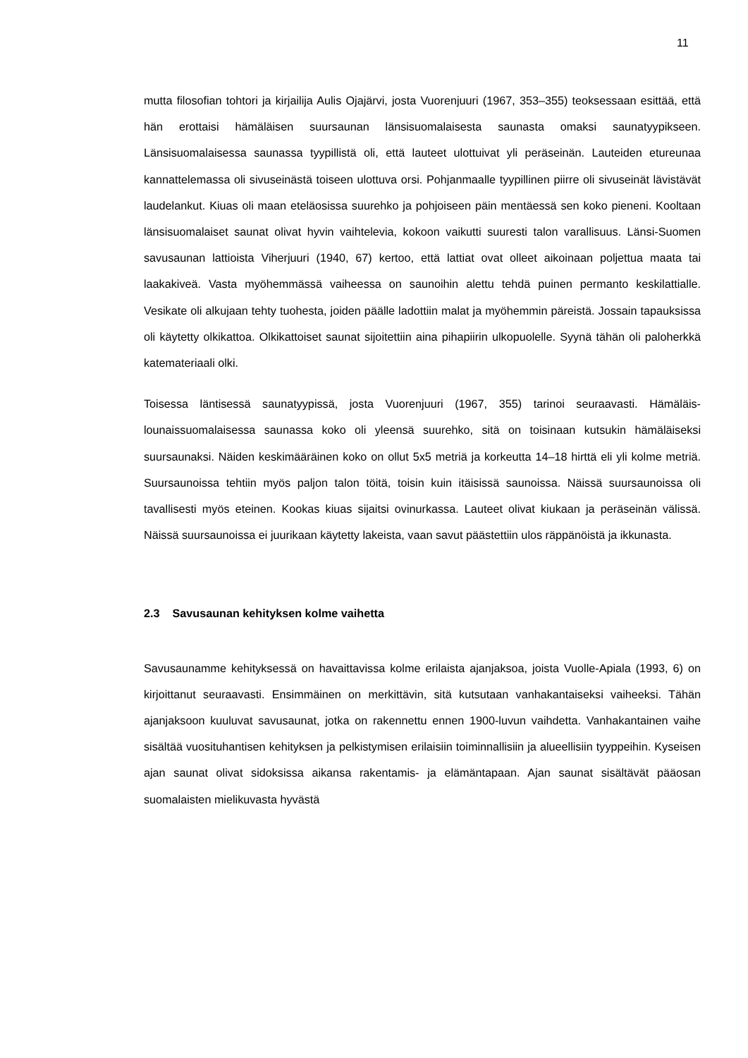11
mutta filosofian tohtori ja kirjailija Aulis Ojajärvi, josta Vuorenjuuri (1967, 353–355) teoksessaan esittää, että hän erottaisi hämäläisen suursaunan länsisuomalaisesta saunasta omaksi saunatyypikseen. Länsisuomalaisessa saunassa tyypillistä oli, että lauteet ulottuivat yli peräseinän. Lauteiden etureunaa kannattelemassa oli sivuseinästä toiseen ulottuva orsi. Pohjanmaalle tyypillinen piirre oli sivuseinät lävistävät laudelankut. Kiuas oli maan eteläosissa suurehko ja pohjoiseen päin mentäessä sen koko pieneni. Kooltaan länsisuomalaiset saunat olivat hyvin vaihtelevia, kokoon vaikutti suuresti talon varallisuus. Länsi-Suomen savusaunan lattioista Viherjuuri (1940, 67) kertoo, että lattiat ovat olleet aikoinaan poljettua maata tai laakakiveä. Vasta myöhemmässä vaiheessa on saunoihin alettu tehdä puinen permanto keskilattialle. Vesikate oli alkujaan tehty tuohesta, joiden päälle ladottiin malat ja myöhemmin päreistä. Jossain tapauksissa oli käytetty olkikattoa. Olkikattoiset saunat sijoitettiin aina pihapiirin ulkopuolelle. Syynä tähän oli paloherkkä katemateriaali olki.
Toisessa läntisessä saunatyypissä, josta Vuorenjuuri (1967, 355) tarinoi seuraavasti. Hämäläis-lounaissuomalaisessa saunassa koko oli yleensä suurehko, sitä on toisinaan kutsukin hämäläiseksi suursaunaksi. Näiden keskimääräinen koko on ollut 5x5 metriä ja korkeutta 14–18 hirttä eli yli kolme metriä. Suursaunoissa tehtiin myös paljon talon töitä, toisin kuin itäisissä saunoissa. Näissä suursaunoissa oli tavallisesti myös eteinen. Kookas kiuas sijaitsi ovinurkassa. Lauteet olivat kiukaan ja peräseinän välissä. Näissä suursaunoissa ei juurikaan käytetty lakeista, vaan savut päästettiin ulos räppänöistä ja ikkunasta.
2.3 Savusaunan kehityksen kolme vaihetta
Savusaunamme kehityksessä on havaittavissa kolme erilaista ajanjaksoa, joista Vuolle-Apiala (1993, 6) on kirjoittanut seuraavasti. Ensimmäinen on merkittävin, sitä kutsutaan vanhakantaiseksi vaiheeksi. Tähän ajanjaksoon kuuluvat savusaunat, jotka on rakennettu ennen 1900-luvun vaihdetta. Vanhakantainen vaihe sisältää vuosituhantisen kehityksen ja pelkistymisen erilaisiin toiminnallisiin ja alueellisiin tyyppeihin. Kyseisen ajan saunat olivat sidoksissa aikansa rakentamis- ja elämäntapaan. Ajan saunat sisältävät pääosan suomalaisten mielikuvasta hyvästä